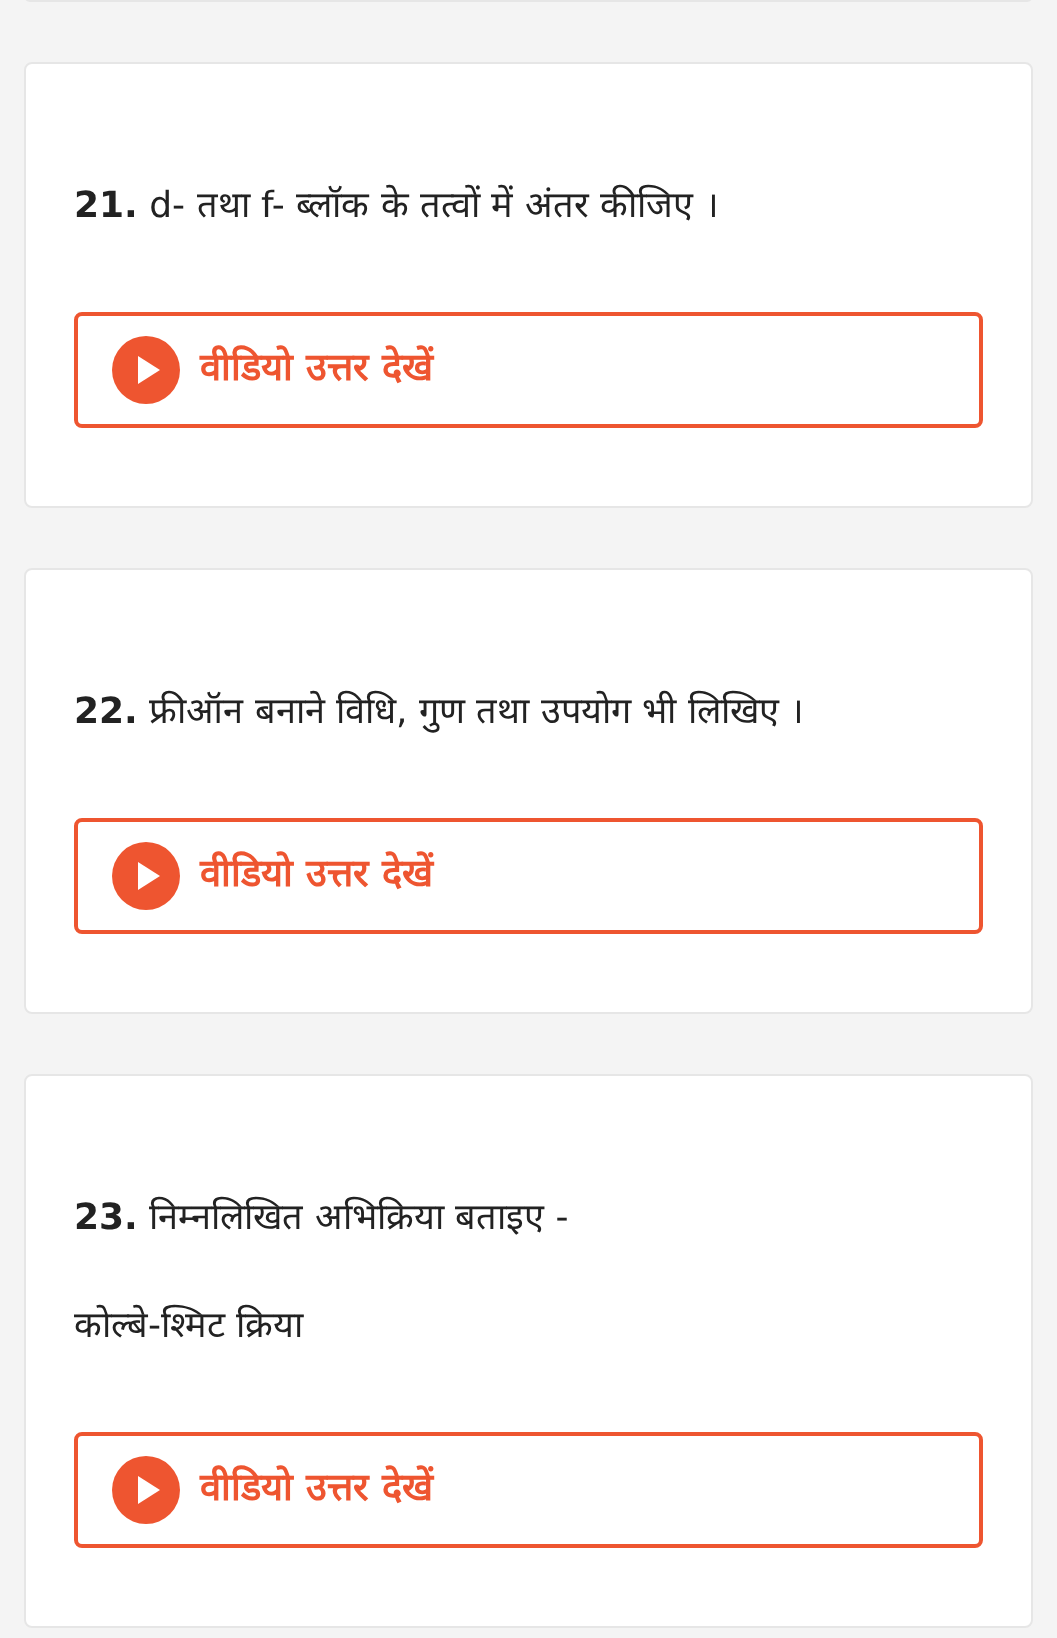21. d- तथा f- ब्लॉक के तत्वों में अंतर कीजिए ।
वीडियो उत्तर देखें
22. फ्रीऑन बनाने विधि, गुण तथा उपयोग भी लिखिए ।
वीडियो उत्तर देखें
23. निम्नलिखित अभिक्रिया बताइए -
कोल्बे-श्मिट क्रिया
वीडियो उत्तर देखें